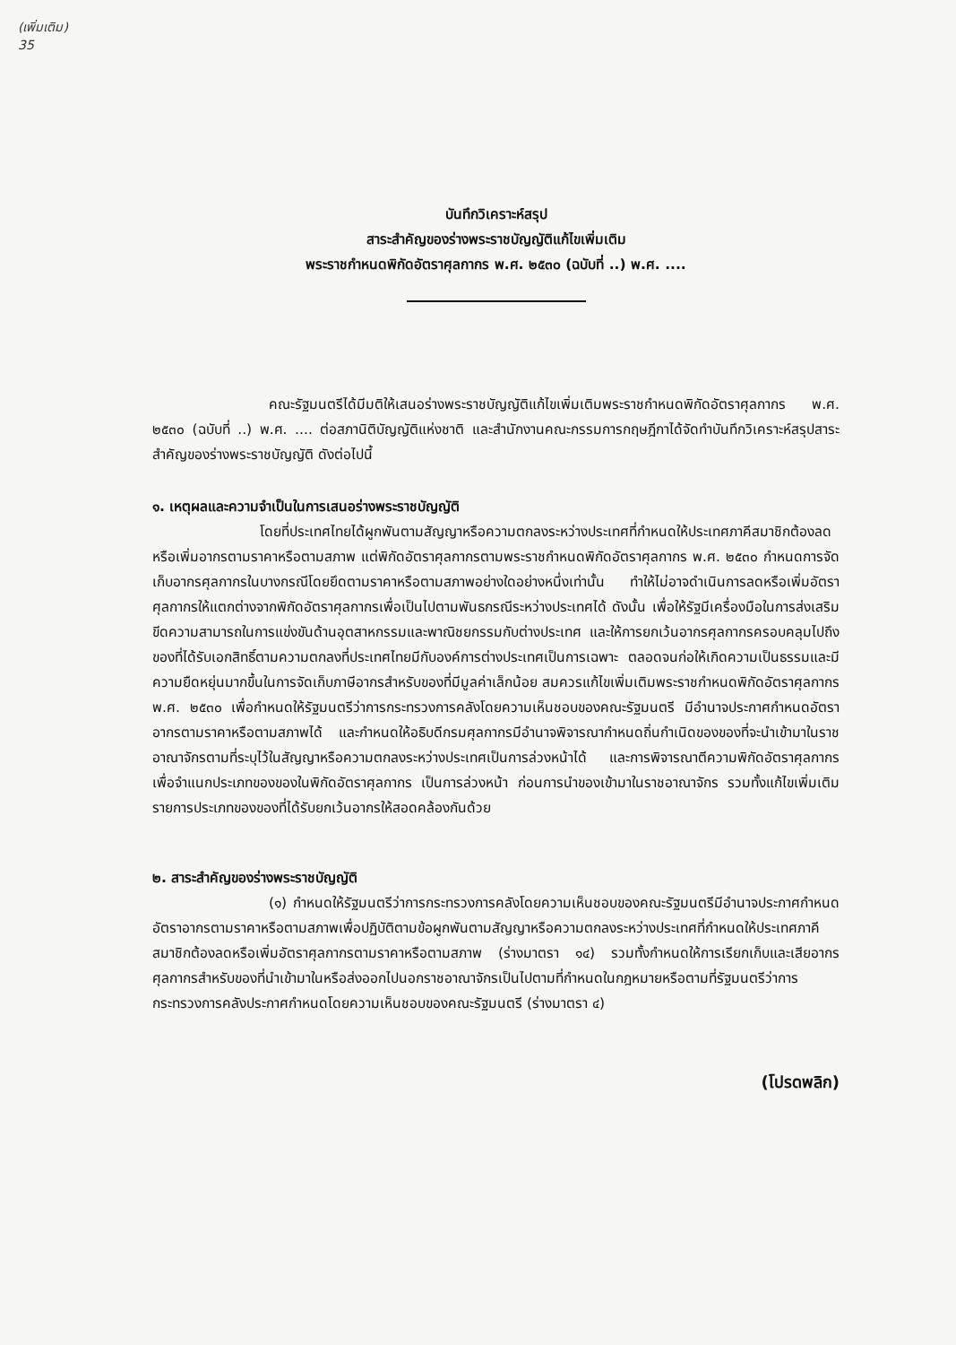(เพิ่มเติม)
35
บันทึกวิเคราะห์สรุป
สาระสำคัญของร่างพระราชบัญญัติแก้ไขเพิ่มเติม
พระราชกำหนดพิกัดอัตราศุลกากร พ.ศ. ๒๕๓๐ (ฉบับที่ ..) พ.ศ. ....
คณะรัฐมนตรีได้มีมติให้เสนอร่างพระราชบัญญัติแก้ไขเพิ่มเติมพระราชกำหนดพิกัดอัตราศุลกากร พ.ศ. ๒๕๓๐ (ฉบับที่ ..) พ.ศ. .... ต่อสภานิติบัญญัติแห่งชาติ และสำนักงานคณะกรรมการกฤษฎีกาได้จัดทำบันทึกวิเคราะห์สรุปสาระสำคัญของร่างพระราชบัญญัติ ดังต่อไปนี้
๑. เหตุผลและความจำเป็นในการเสนอร่างพระราชบัญญัติ
โดยที่ประเทศไทยได้ผูกพันตามสัญญาหรือความตกลงระหว่างประเทศที่กำหนดให้ประเทศภาคีสมาชิกต้องลดหรือเพิ่มอากรตามราคาหรือตามสภาพ แต่พิกัดอัตราศุลกากรตามพระราชกำหนดพิกัดอัตราศุลกากร พ.ศ. ๒๕๓๐ กำหนดการจัดเก็บอากรศุลกากรในบางกรณีโดยยึดตามราคาหรือตามสภาพอย่างใดอย่างหนึ่งเท่านั้น ทำให้ไม่อาจดำเนินการลดหรือเพิ่มอัตราศุลกากรให้แตกต่างจากพิกัดอัตราศุลกากรเพื่อเป็นไปตามพันธกรณีระหว่างประเทศได้ ดังนั้น เพื่อให้รัฐมีเครื่องมือในการส่งเสริมขีดความสามารถในการแข่งขันด้านอุตสาหกรรมและพาณิชยกรรมกับต่างประเทศ และให้การยกเว้นอากรศุลกากรครอบคลุมไปถึงของที่ได้รับเอกสิทธิ์ตามความตกลงที่ประเทศไทยมีกับองค์การต่างประเทศเป็นการเฉพาะ ตลอดจนก่อให้เกิดความเป็นธรรมและมีความยืดหยุ่นมากขึ้นในการจัดเก็บภาษีอากรสำหรับของที่มีมูลค่าเล็กน้อย สมควรแก้ไขเพิ่มเติมพระราชกำหนดพิกัดอัตราศุลกากร พ.ศ. ๒๕๓๐ เพื่อกำหนดให้รัฐมนตรีว่าการกระทรวงการคลังโดยความเห็นชอบของคณะรัฐมนตรี มีอำนาจประกาศกำหนดอัตราอากรตามราคาหรือตามสภาพได้ และกำหนดให้อธิบดีกรมศุลกากรมีอำนาจพิจารณากำหนดถิ่นกำเนิดของของที่จะนำเข้ามาในราชอาณาจักรตามที่ระบุไว้ในสัญญาหรือความตกลงระหว่างประเทศเป็นการล่วงหน้าได้ และการพิจารณาตีความพิกัดอัตราศุลกากรเพื่อจำแนกประเภทของของในพิกัดอัตราศุลกากร เป็นการล่วงหน้า ก่อนการนำของเข้ามาในราชอาณาจักร รวมทั้งแก้ไขเพิ่มเติมรายการประเภทของของที่ได้รับยกเว้นอากรให้สอดคล้องกันด้วย
๒. สาระสำคัญของร่างพระราชบัญญัติ
(๑) กำหนดให้รัฐมนตรีว่าการกระทรวงการคลังโดยความเห็นชอบของคณะรัฐมนตรีมีอำนาจประกาศกำหนดอัตราอากรตามราคาหรือตามสภาพเพื่อปฏิบัติตามข้อผูกพันตามสัญญาหรือความตกลงระหว่างประเทศที่กำหนดให้ประเทศภาคีสมาชิกต้องลดหรือเพิ่มอัตราศุลกากรตามราคาหรือตามสภาพ (ร่างมาตรา ๑๔) รวมทั้งกำหนดให้การเรียกเก็บและเสียอากรศุลกากรสำหรับของที่นำเข้ามาในหรือส่งออกไปนอกราชอาณาจักรเป็นไปตามที่กำหนดในกฎหมายหรือตามที่รัฐมนตรีว่าการกระทรวงการคลังประกาศกำหนดโดยความเห็นชอบของคณะรัฐมนตรี (ร่างมาตรา ๔)
(โปรดพลิก)